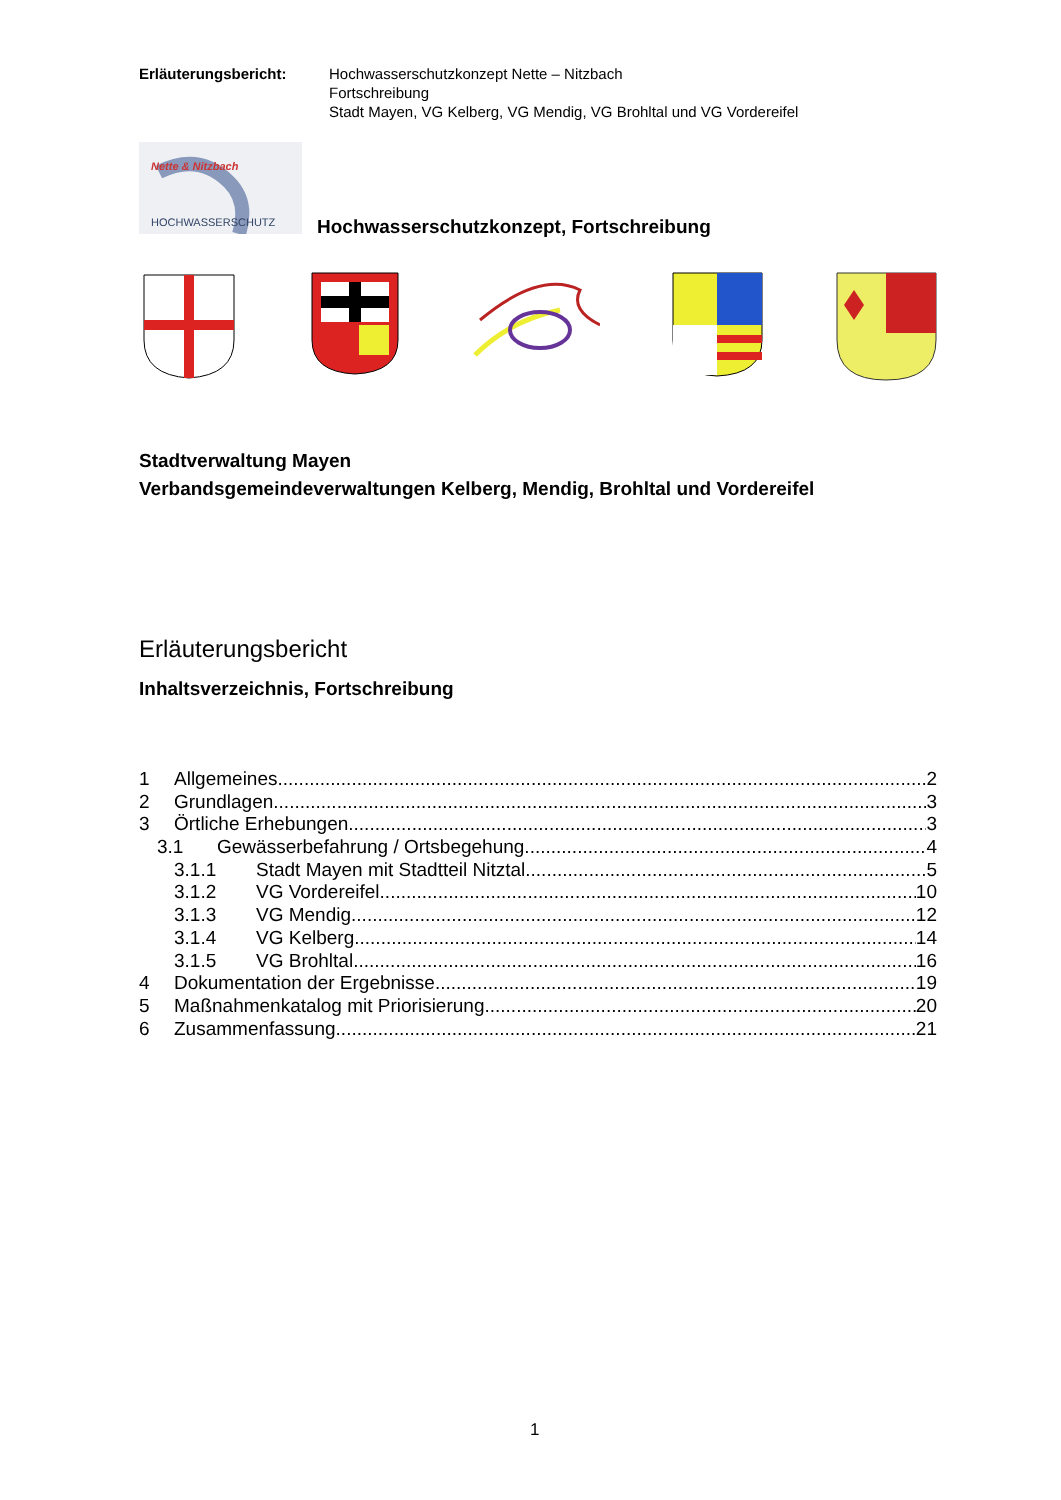Erläuterungsbericht: Hochwasserschutzkonzept Nette – Nitzbach
Fortschreibung
Stadt Mayen, VG Kelberg, VG Mendig, VG Brohltal und VG Vordereifel
Nette & Nitzbach
HOCHWASSERSCHUTZ
Hochwasserschutzkonzept, Fortschreibung
Stadtverwaltung Mayen
Verbandsgemeindeverwaltungen Kelberg, Mendig, Brohltal und Vordereifel
Erläuterungsbericht
Inhaltsverzeichnis, Fortschreibung
1 Allgemeines 2
2 Grundlagen 3
3 Örtliche Erhebungen 3
3.1 Gewässerbefahrung / Ortsbegehung 4
3.1.1 Stadt Mayen mit Stadtteil Nitztal 5
3.1.2 VG Vordereifel 10
3.1.3 VG Mendig 12
3.1.4 VG Kelberg 14
3.1.5 VG Brohltal 16
4 Dokumentation der Ergebnisse 19
5 Maßnahmenkatalog mit Priorisierung 20
6 Zusammenfassung 21
1